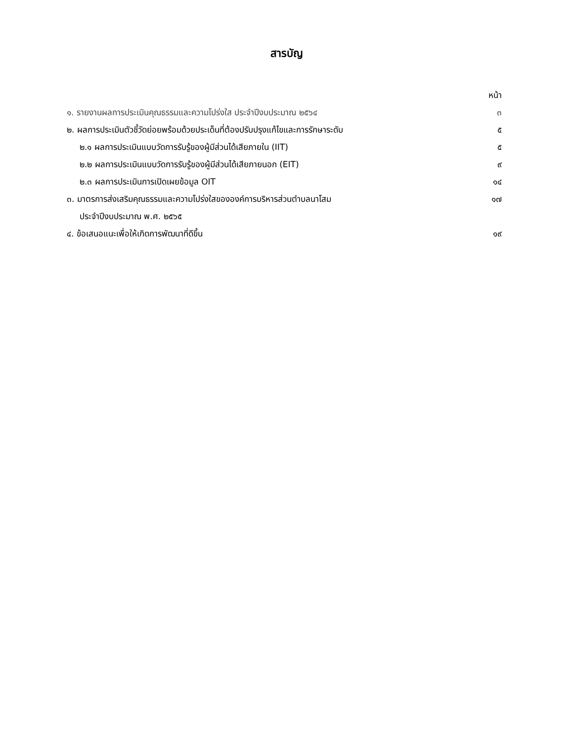สารบัญ
| | หน้า |
| ๑. รายงานผลการประเมินคุณธรรมและความโปร่งใส ประจำปีงบประมาณ ๒๕๖๔ | ๓ |
| ๒. ผลการประเมินตัวชี้วัดย่อยพร้อมด้วยประเด็นที่ต้องปรับปรุงแก้ไขและการรักษาระดับ | ๕ |
| ๒.๑ ผลการประเมินแบบวัดการรับรู้ของผู้มีส่วนได้เสียภายใน (IIT) | ๕ |
| ๒.๒ ผลการประเมินแบบวัดการรับรู้ของผู้มีส่วนได้เสียภายนอก (EIT) | ๙ |
| ๒.๓ ผลการประเมินการเปิดเผยข้อมูล OIT | ๑๔ |
| ๓. มาตรการส่งเสริมคุณธรรมและความโปร่งใสขององค์การบริหารส่วนตำบลนาโสม | ๑๗ |
| ประจำปีงบประมาณ พ.ศ. ๒๕๖๕ | |
| ๔. ข้อเสนอแนะเพื่อให้เกิดการพัฒนาที่ดีขึ้น | ๑๙ |